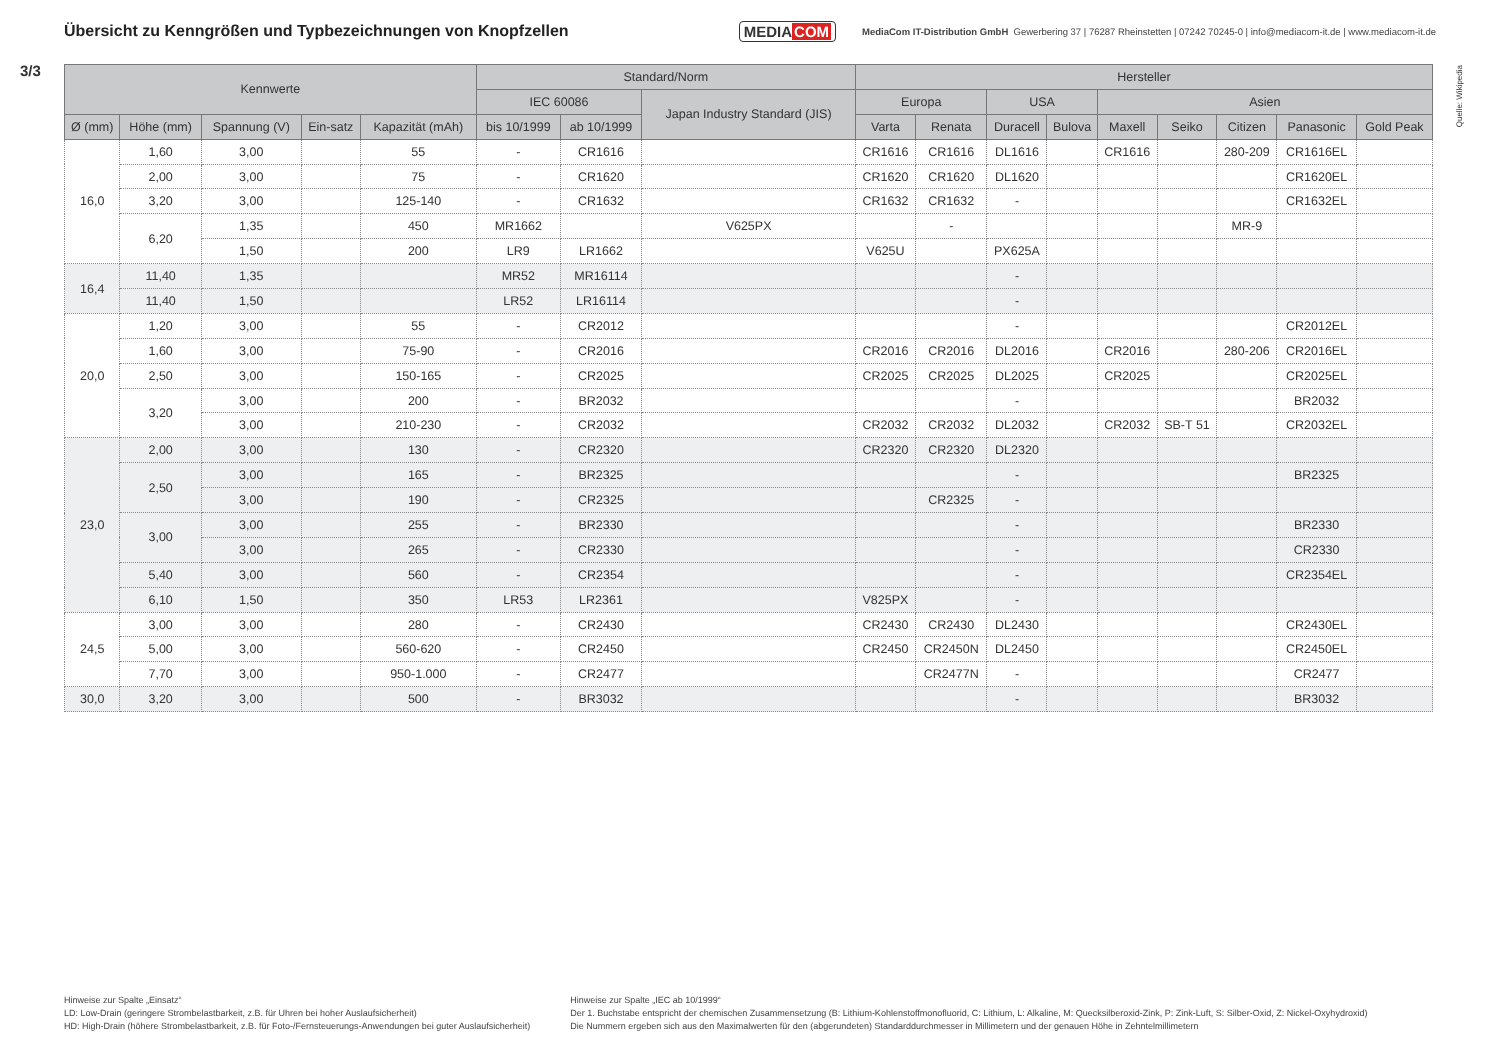Übersicht zu Kenngrößen und Typbezeichnungen von Knopfzellen
MEDIACOM
MediaCom IT-Distribution GmbH Gewerbering 37 | 76287 Rheinstetten | 07242 70245-0 | info@mediacom-it.de | www.mediacom-it.de
3/3
Quelle: Wikipedia
| Kennwerte | | | | | Standard/Norm | | | Hersteller | | | | | | | | |
| --- | --- | --- | --- | --- | --- | --- | --- | --- | --- | --- | --- | --- | --- | --- | --- | --- |
| | | | | | IEC 60086 | | Japan Industry Standard (JIS) | Europa | | USA | | Asien | | | | |
| Ø (mm) | Höhe (mm) | Spannung (V) | Ein-satz | Kapazität (mAh) | bis 10/1999 | ab 10/1999 | | Varta | Renata | Duracell | Bulova | Maxell | Seiko | Citizen | Panasonic | Gold Peak |
| 16,0 | 1,60 | 3,00 | | 55 | - | CR1616 | | CR1616 | CR1616 | DL1616 | | CR1616 | | 280-209 | CR1616EL | |
| | 2,00 | 3,00 | | 75 | - | CR1620 | | CR1620 | CR1620 | DL1620 | | | | | CR1620EL | |
| | 3,20 | 3,00 | | 125-140 | - | CR1632 | | CR1632 | CR1632 | - | | | | | CR1632EL | |
| | 6,20 | 1,35 | | 450 | MR1662 | | V625PX | | - | | | | | MR-9 | | |
| | | 1,50 | | 200 | LR9 | LR1662 | | V625U | | PX625A | | | | | | |
| 16,4 | 11,40 | 1,35 | | | MR52 | MR16114 | | | | - | | | | | | |
| | 11,40 | 1,50 | | | LR52 | LR16114 | | | | - | | | | | | |
| 20,0 | 1,20 | 3,00 | | 55 | - | CR2012 | | | | - | | | | | CR2012EL | |
| | 1,60 | 3,00 | | 75-90 | - | CR2016 | | CR2016 | CR2016 | DL2016 | | CR2016 | | 280-206 | CR2016EL | |
| | 2,50 | 3,00 | | 150-165 | - | CR2025 | | CR2025 | CR2025 | DL2025 | | CR2025 | | | CR2025EL | |
| | 3,20 | 3,00 | | 200 | - | BR2032 | | | | - | | | | | BR2032 | |
| | | 3,00 | | 210-230 | - | CR2032 | | CR2032 | CR2032 | DL2032 | | CR2032 | SB-T 51 | | CR2032EL | |
| 23,0 | 2,00 | 3,00 | | 130 | - | CR2320 | | CR2320 | CR2320 | DL2320 | | | | | | |
| | 2,50 | 3,00 | | 165 | - | BR2325 | | | | - | | | | | BR2325 | |
| | | 3,00 | | 190 | - | CR2325 | | | CR2325 | - | | | | | | |
| | 3,00 | 3,00 | | 255 | - | BR2330 | | | | - | | | | | BR2330 | |
| | | 3,00 | | 265 | - | CR2330 | | | | - | | | | | CR2330 | |
| | 5,40 | 3,00 | | 560 | - | CR2354 | | | | - | | | | | CR2354EL | |
| | 6,10 | 1,50 | | 350 | LR53 | LR2361 | | V825PX | | - | | | | | | |
| 24,5 | 3,00 | 3,00 | | 280 | - | CR2430 | | CR2430 | CR2430 | DL2430 | | | | | CR2430EL | |
| | 5,00 | 3,00 | | 560-620 | - | CR2450 | | CR2450 | CR2450N | DL2450 | | | | | CR2450EL | |
| | 7,70 | 3,00 | | 950-1.000 | - | CR2477 | | | CR2477N | - | | | | | CR2477 | |
| 30,0 | 3,20 | 3,00 | | 500 | - | BR3032 | | | | - | | | | | BR3032 | |
Hinweise zur Spalte „Einsatz“
LD: Low-Drain (geringere Strombelastbarkeit, z.B. für Uhren bei hoher Auslaufsicherheit)
HD: High-Drain (höhere Strombelastbarkeit, z.B. für Foto-/Fernsteuerungs-Anwendungen bei guter Auslaufsicherheit)
Hinweise zur Spalte „IEC ab 10/1999“
Der 1. Buchstabe entspricht der chemischen Zusammensetzung (B: Lithium-Kohlenstoffmonofluorid, C: Lithium, L: Alkaline, M: Quecksilberoxid-Zink, P: Zink-Luft, S: Silber-Oxid, Z: Nickel-Oxyhydroxid)
Die Nummern ergeben sich aus den Maximalwerten für den (abgerundeten) Standarddurchmesser in Millimetern und der genauen Höhe in Zehntelmillimetern